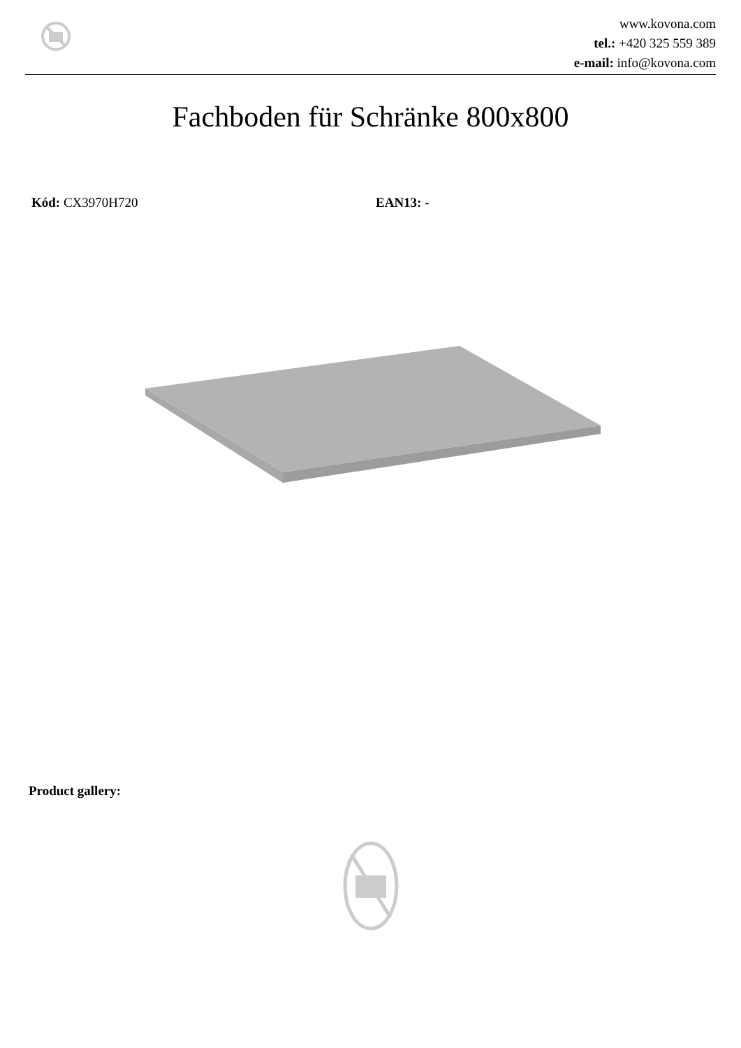www.kovona.com
tel.: +420 325 559 389
e-mail: info@kovona.com
Fachboden für Schränke 800x800
Kód: CX3970H720 EAN13: -
Product gallery: